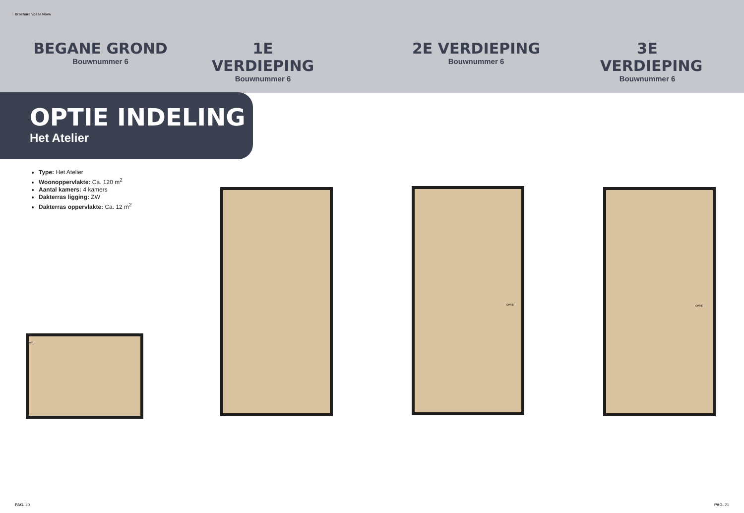Brochure Vossa Nova
BEGANE GROND
Bouwnummer 6
1E VERDIEPING
Bouwnummer 6
2E VERDIEPING
Bouwnummer 6
3E VERDIEPING
Bouwnummer 6
OPTIE INDELING
Het Atelier
Type: Het Atelier
Woonoppervlakte: Ca. 120 m<sup>2</sup>
Aantal kamers: 4 kamers
Dakterras ligging: ZW
Dakterras oppervlakte: Ca. 12 m<sup>2</sup>
wm
OPTIE OPTIE
PAG. 20 PAG. 21